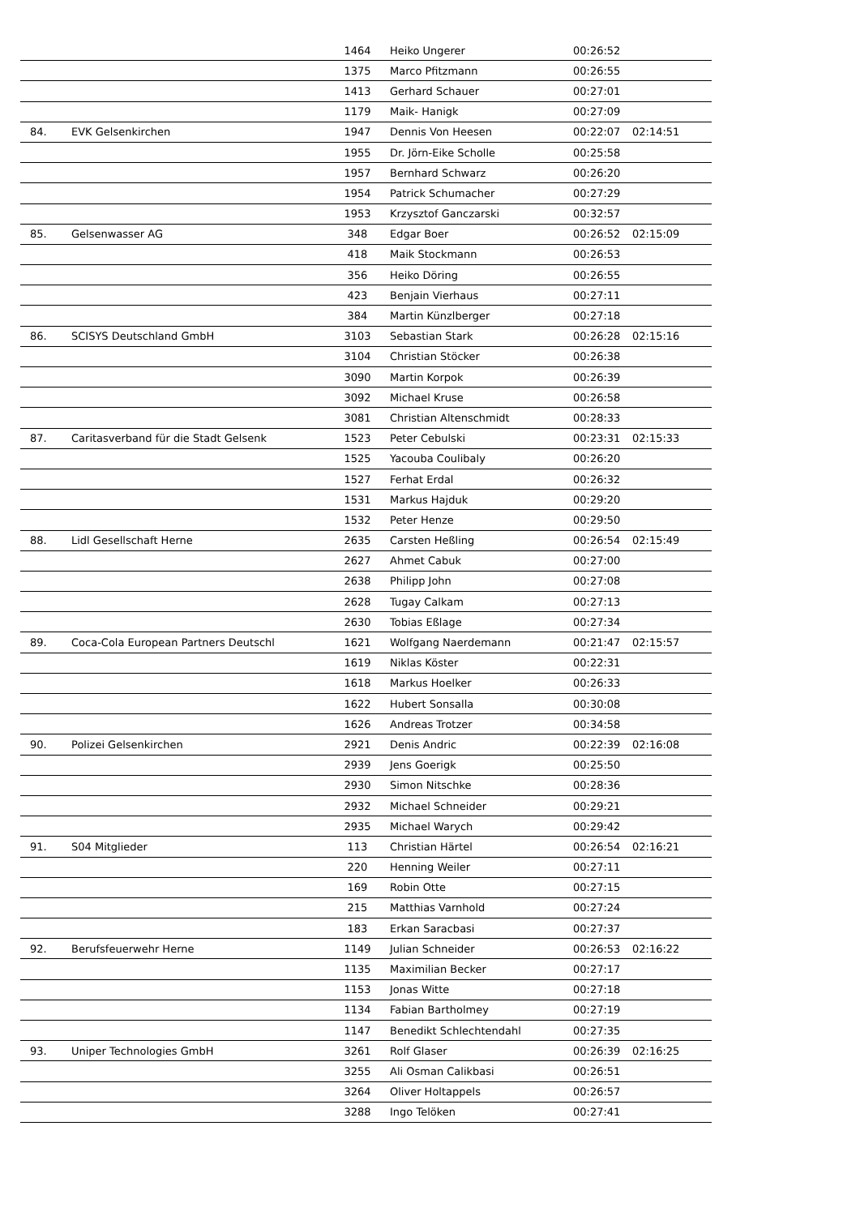| | | 1464 | Heiko Ungerer | 00:26:52 | |
| | | 1375 | Marco Pfitzmann | 00:26:55 | |
| | | 1413 | Gerhard Schauer | 00:27:01 | |
| | | 1179 | Maik- Hanigk | 00:27:09 | |
| 84. | EVK Gelsenkirchen | 1947 | Dennis Von Heesen | 00:22:07 | 02:14:51 |
| | | 1955 | Dr. Jörn-Eike Scholle | 00:25:58 | |
| | | 1957 | Bernhard Schwarz | 00:26:20 | |
| | | 1954 | Patrick Schumacher | 00:27:29 | |
| | | 1953 | Krzysztof Ganczarski | 00:32:57 | |
| 85. | Gelsenwasser AG | 348 | Edgar Boer | 00:26:52 | 02:15:09 |
| | | 418 | Maik Stockmann | 00:26:53 | |
| | | 356 | Heiko Döring | 00:26:55 | |
| | | 423 | Benjain Vierhaus | 00:27:11 | |
| | | 384 | Martin Künzlberger | 00:27:18 | |
| 86. | SCISYS Deutschland GmbH | 3103 | Sebastian Stark | 00:26:28 | 02:15:16 |
| | | 3104 | Christian Stöcker | 00:26:38 | |
| | | 3090 | Martin Korpok | 00:26:39 | |
| | | 3092 | Michael Kruse | 00:26:58 | |
| | | 3081 | Christian Altenschmidt | 00:28:33 | |
| 87. | Caritasverband für die Stadt Gelsenk | 1523 | Peter Cebulski | 00:23:31 | 02:15:33 |
| | | 1525 | Yacouba Coulibaly | 00:26:20 | |
| | | 1527 | Ferhat Erdal | 00:26:32 | |
| | | 1531 | Markus Hajduk | 00:29:20 | |
| | | 1532 | Peter Henze | 00:29:50 | |
| 88. | Lidl Gesellschaft Herne | 2635 | Carsten Heßling | 00:26:54 | 02:15:49 |
| | | 2627 | Ahmet Cabuk | 00:27:00 | |
| | | 2638 | Philipp John | 00:27:08 | |
| | | 2628 | Tugay Calkam | 00:27:13 | |
| | | 2630 | Tobias Eßlage | 00:27:34 | |
| 89. | Coca-Cola European Partners Deutschl | 1621 | Wolfgang Naerdemann | 00:21:47 | 02:15:57 |
| | | 1619 | Niklas Köster | 00:22:31 | |
| | | 1618 | Markus Hoelker | 00:26:33 | |
| | | 1622 | Hubert Sonsalla | 00:30:08 | |
| | | 1626 | Andreas Trotzer | 00:34:58 | |
| 90. | Polizei Gelsenkirchen | 2921 | Denis Andric | 00:22:39 | 02:16:08 |
| | | 2939 | Jens Goerigk | 00:25:50 | |
| | | 2930 | Simon Nitschke | 00:28:36 | |
| | | 2932 | Michael Schneider | 00:29:21 | |
| | | 2935 | Michael Warych | 00:29:42 | |
| 91. | S04 Mitglieder | 113 | Christian Härtel | 00:26:54 | 02:16:21 |
| | | 220 | Henning Weiler | 00:27:11 | |
| | | 169 | Robin Otte | 00:27:15 | |
| | | 215 | Matthias Varnhold | 00:27:24 | |
| | | 183 | Erkan Saracbasi | 00:27:37 | |
| 92. | Berufsfeuerwehr Herne | 1149 | Julian Schneider | 00:26:53 | 02:16:22 |
| | | 1135 | Maximilian Becker | 00:27:17 | |
| | | 1153 | Jonas Witte | 00:27:18 | |
| | | 1134 | Fabian Bartholmey | 00:27:19 | |
| | | 1147 | Benedikt Schlechtendahl | 00:27:35 | |
| 93. | Uniper Technologies GmbH | 3261 | Rolf Glaser | 00:26:39 | 02:16:25 |
| | | 3255 | Ali Osman Calikbasi | 00:26:51 | |
| | | 3264 | Oliver Holtappels | 00:26:57 | |
| | | 3288 | Ingo Telöken | 00:27:41 | |